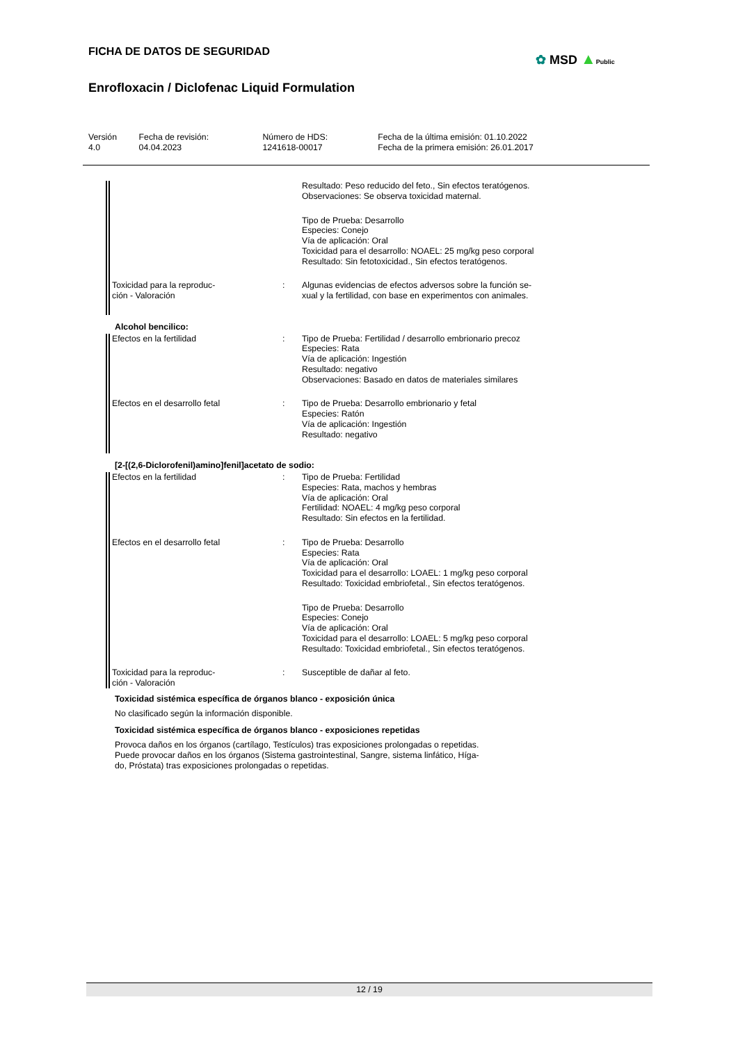FICHA DE DATOS DE SEGURIDAD ✿ MSD ▲Public
Enrofloxacin / Diclofenac Liquid Formulation
| Versión 4.0 | Fecha de revisión: 04.04.2023 | Número de HDS: 1241618-00017 | Fecha de la última emisión: 01.10.2022 Fecha de la primera emisión: 26.01.2017 |
| | | Resultado: Peso reducido del feto., Sin efectos teratógenos. Observaciones: Se observa toxicidad maternal. Tipo de Prueba: Desarrollo Especies: Conejo Vía de aplicación: Oral Toxicidad para el desarrollo: NOAEL: 25 mg/kg peso corporal Resultado: Sin fetotoxicidad., Sin efectos teratógenos. |
| Toxicidad para la reproduc- ción - Valoración | : | Algunas evidencias de efectos adversos sobre la función se- xual y la fertilidad, con base en experimentos con animales. |
Alcohol bencilico:
| Efectos en la fertilidad | : | Tipo de Prueba: Fertilidad / desarrollo embrionario precoz Especies: Rata Vía de aplicación: Ingestión Resultado: negativo Observaciones: Basado en datos de materiales similares |
| Efectos en el desarrollo fetal | : | Tipo de Prueba: Desarrollo embrionario y fetal Especies: Ratón Vía de aplicación: Ingestión Resultado: negativo |
[2-[(2,6-Diclorofenil)amino]fenil]acetato de sodio:
| Efectos en la fertilidad | : | Tipo de Prueba: Fertilidad Especies: Rata, machos y hembras Vía de aplicación: Oral Fertilidad: NOAEL: 4 mg/kg peso corporal Resultado: Sin efectos en la fertilidad. |
| Efectos en el desarrollo fetal | : | Tipo de Prueba: Desarrollo Especies: Rata Vía de aplicación: Oral Toxicidad para el desarrollo: LOAEL: 1 mg/kg peso corporal Resultado: Toxicidad embriofetal., Sin efectos teratógenos. Tipo de Prueba: Desarrollo Especies: Conejo Vía de aplicación: Oral Toxicidad para el desarrollo: LOAEL: 5 mg/kg peso corporal Resultado: Toxicidad embriofetal., Sin efectos teratógenos. |
| Toxicidad para la reproduc- ción - Valoración | : | Susceptible de dañar al feto. |
Toxicidad sistémica específica de órganos blanco - exposición única
No clasificado según la información disponible.
Toxicidad sistémica específica de órganos blanco - exposiciones repetidas
Provoca daños en los órganos (cartílago, Testículos) tras exposiciones prolongadas o repetidas.
Puede provocar daños en los órganos (Sistema gastrointestinal, Sangre, sistema linfático, Híga-
do, Próstata) tras exposiciones prolongadas o repetidas.
12 / 19